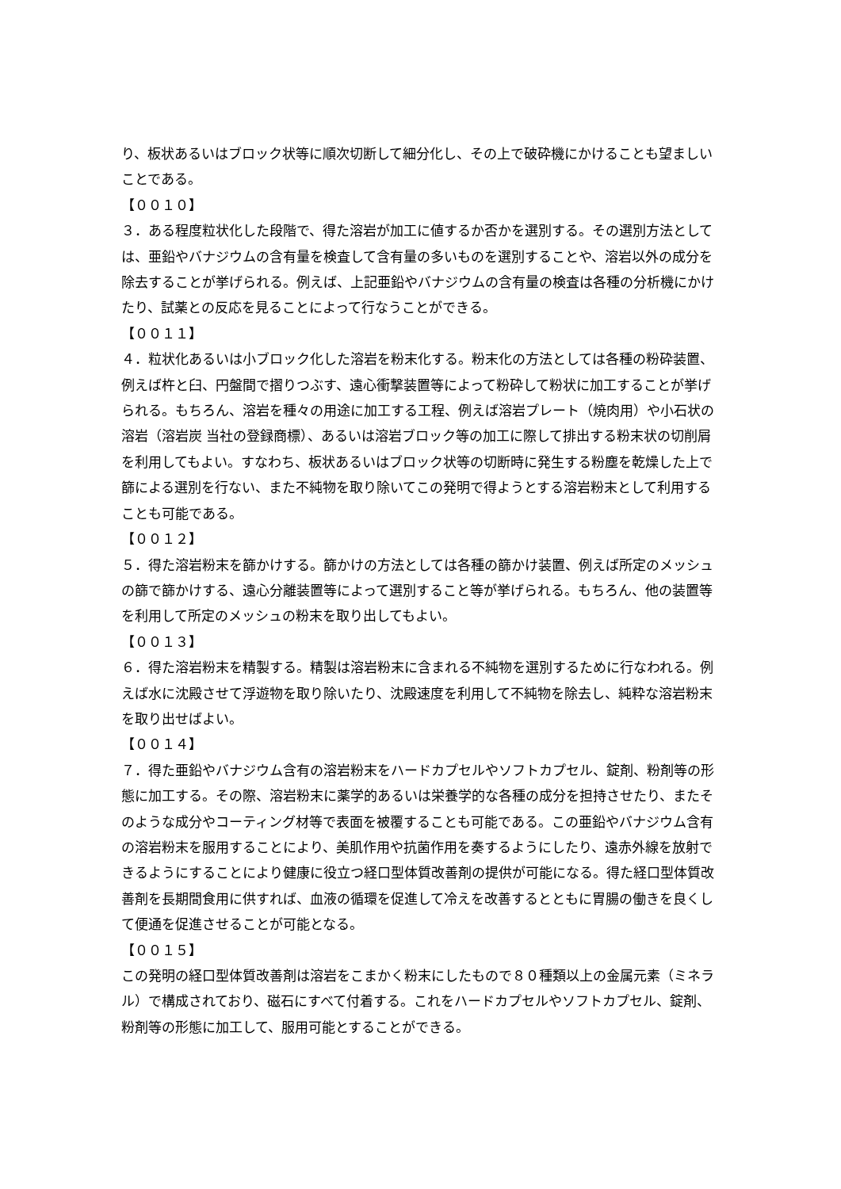り、板状あるいはブロック状等に順次切断して細分化し、その上で破砕機にかけることも望ましいことである。
【００１０】
３．ある程度粒状化した段階で、得た溶岩が加工に値するか否かを選別する。その選別方法としては、亜鉛やバナジウムの含有量を検査して含有量の多いものを選別することや、溶岩以外の成分を除去することが挙げられる。例えば、上記亜鉛やバナジウムの含有量の検査は各種の分析機にかけたり、試薬との反応を見ることによって行なうことができる。
【００１１】
４．粒状化あるいは小ブロック化した溶岩を粉末化する。粉末化の方法としては各種の粉砕装置、例えば杵と臼、円盤間で摺りつぶす、遠心衝撃装置等によって粉砕して粉状に加工することが挙げられる。もちろん、溶岩を種々の用途に加工する工程、例えば溶岩プレート（焼肉用）や小石状の溶岩（溶岩炭 当社の登録商標）、あるいは溶岩ブロック等の加工に際して排出する粉末状の切削屑を利用してもよい。すなわち、板状あるいはブロック状等の切断時に発生する粉塵を乾燥した上で篩による選別を行ない、また不純物を取り除いてこの発明で得ようとする溶岩粉末として利用することも可能である。
【００１２】
５．得た溶岩粉末を篩かけする。篩かけの方法としては各種の篩かけ装置、例えば所定のメッシュの篩で篩かけする、遠心分離装置等によって選別すること等が挙げられる。もちろん、他の装置等を利用して所定のメッシュの粉末を取り出してもよい。
【００１３】
６．得た溶岩粉末を精製する。精製は溶岩粉末に含まれる不純物を選別するために行なわれる。例えば水に沈殿させて浮遊物を取り除いたり、沈殿速度を利用して不純物を除去し、純粋な溶岩粉末を取り出せばよい。
【００１４】
７．得た亜鉛やバナジウム含有の溶岩粉末をハードカプセルやソフトカプセル、錠剤、粉剤等の形態に加工する。その際、溶岩粉末に薬学的あるいは栄養学的な各種の成分を担持させたり、またそのような成分やコーティング材等で表面を被覆することも可能である。この亜鉛やバナジウム含有の溶岩粉末を服用することにより、美肌作用や抗菌作用を奏するようにしたり、遠赤外線を放射できるようにすることにより健康に役立つ経口型体質改善剤の提供が可能になる。得た経口型体質改善剤を長期間食用に供すれば、血液の循環を促進して冷えを改善するとともに胃腸の働きを良くして便通を促進させることが可能となる。
【００１５】
この発明の経口型体質改善剤は溶岩をこまかく粉末にしたもので８０種類以上の金属元素（ミネラル）で構成されており、磁石にすべて付着する。これをハードカプセルやソフトカプセル、錠剤、粉剤等の形態に加工して、服用可能とすることができる。